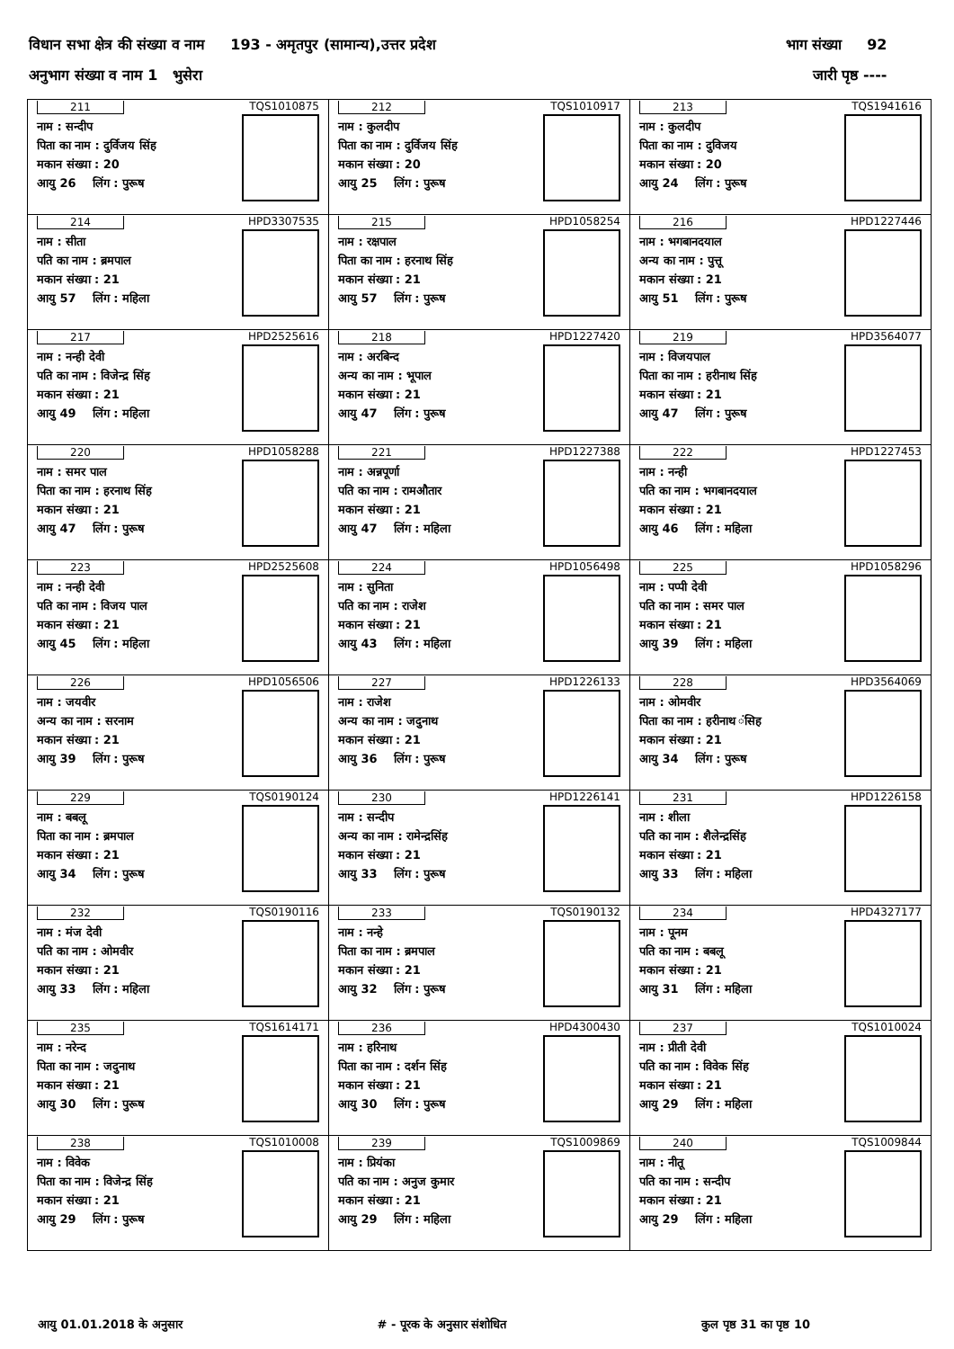विधान सभा क्षेत्र की संख्या व नाम 193 - अमृतपुर (सामान्य),उत्तर प्रदेश भाग संख्या 92
अनुभाग संख्या व नाम 1 भुसेरा जारी पृष्ठ ----
| 211 नाम : सन्दीप पिता का नाम : दुर्विजय सिंह मकान संख्या : 20 आयु 26 लिंग : पुरूष TQS1010875 | 212 नाम : कुलदीप पिता का नाम : दुर्विजय सिंह मकान संख्या : 20 आयु 25 लिंग : पुरूष TQS1010917 | 213 नाम : कुलदीप पिता का नाम : दुविजय मकान संख्या : 20 आयु 24 लिंग : पुरूष TQS1941616 |
| 214 नाम : सीता पति का नाम : ब्रमपाल मकान संख्या : 21 आयु 57 लिंग : महिला HPD3307535 | 215 नाम : रक्षपाल पिता का नाम : हरनाथ सिंह मकान संख्या : 21 आयु 57 लिंग : पुरूष HPD1058254 | 216 नाम : भगबानदयाल अन्य का नाम : पुत्तू मकान संख्या : 21 आयु 51 लिंग : पुरूष HPD1227446 |
| 217 नाम : नन्ही देवी पति का नाम : विजेन्द्र सिंह मकान संख्या : 21 आयु 49 लिंग : महिला HPD2525616 | 218 नाम : अरबिन्द अन्य का नाम : भूपाल मकान संख्या : 21 आयु 47 लिंग : पुरूष HPD1227420 | 219 नाम : विजयपाल पिता का नाम : हरीनाथ सिंह मकान संख्या : 21 आयु 47 लिंग : पुरूष HPD3564077 |
| 220 नाम : समर पाल पिता का नाम : हरनाथ सिंह मकान संख्या : 21 आयु 47 लिंग : पुरूष HPD1058288 | 221 नाम : अन्नपूर्णा पति का नाम : रामऔतार मकान संख्या : 21 आयु 47 लिंग : महिला HPD1227388 | 222 नाम : नन्ही पति का नाम : भगबानदयाल मकान संख्या : 21 आयु 46 लिंग : महिला HPD1227453 |
| 223 नाम : नन्ही देवी पति का नाम : विजय पाल मकान संख्या : 21 आयु 45 लिंग : महिला HPD2525608 | 224 नाम : सुनिता पति का नाम : राजेश मकान संख्या : 21 आयु 43 लिंग : महिला HPD1056498 | 225 नाम : पप्पी देवी पति का नाम : समर पाल मकान संख्या : 21 आयु 39 लिंग : महिला HPD1058296 |
| 226 नाम : जयवीर अन्य का नाम : सरनाम मकान संख्या : 21 आयु 39 लिंग : पुरूष HPD1056506 | 227 नाम : राजेश अन्य का नाम : जदुनाथ मकान संख्या : 21 आयु 36 लिंग : पुरूष HPD1226133 | 228 नाम : ओमवीर पिता का नाम : हरीनाथ ंसिह मकान संख्या : 21 आयु 34 लिंग : पुरूष HPD3564069 |
| 229 नाम : बबलू पिता का नाम : ब्रमपाल मकान संख्या : 21 आयु 34 लिंग : पुरूष TQS0190124 | 230 नाम : सन्दीप अन्य का नाम : रामेन्द्रसिंह मकान संख्या : 21 आयु 33 लिंग : पुरूष HPD1226141 | 231 नाम : शीला पति का नाम : शैलेन्द्रसिंह मकान संख्या : 21 आयु 33 लिंग : महिला HPD1226158 |
| 232 नाम : मंज देवी पति का नाम : ओमवीर मकान संख्या : 21 आयु 33 लिंग : महिला TQS0190116 | 233 नाम : नन्हे पिता का नाम : ब्रमपाल मकान संख्या : 21 आयु 32 लिंग : पुरूष TQS0190132 | 234 नाम : पूनम पति का नाम : बबलू मकान संख्या : 21 आयु 31 लिंग : महिला HPD4327177 |
| 235 नाम : नरेन्द पिता का नाम : जदुनाथ मकान संख्या : 21 आयु 30 लिंग : पुरूष TQS1614171 | 236 नाम : हरिनाथ पिता का नाम : दर्शन सिंह मकान संख्या : 21 आयु 30 लिंग : पुरूष HPD4300430 | 237 नाम : प्रीती देवी पति का नाम : विवेक सिंह मकान संख्या : 21 आयु 29 लिंग : महिला TQS1010024 |
| 238 नाम : विवेक पिता का नाम : विजेन्द्र सिंह मकान संख्या : 21 आयु 29 लिंग : पुरूष TQS1010008 | 239 नाम : प्रियंका पति का नाम : अनुज कुमार मकान संख्या : 21 आयु 29 लिंग : महिला TQS1009869 | 240 नाम : नीतू पति का नाम : सन्दीप मकान संख्या : 21 आयु 29 लिंग : महिला TQS1009844 |
आयु 01.01.2018 के अनुसार # - पूरक के अनुसार संशोधित कुल पृष्ठ 31 का पृष्ठ 10